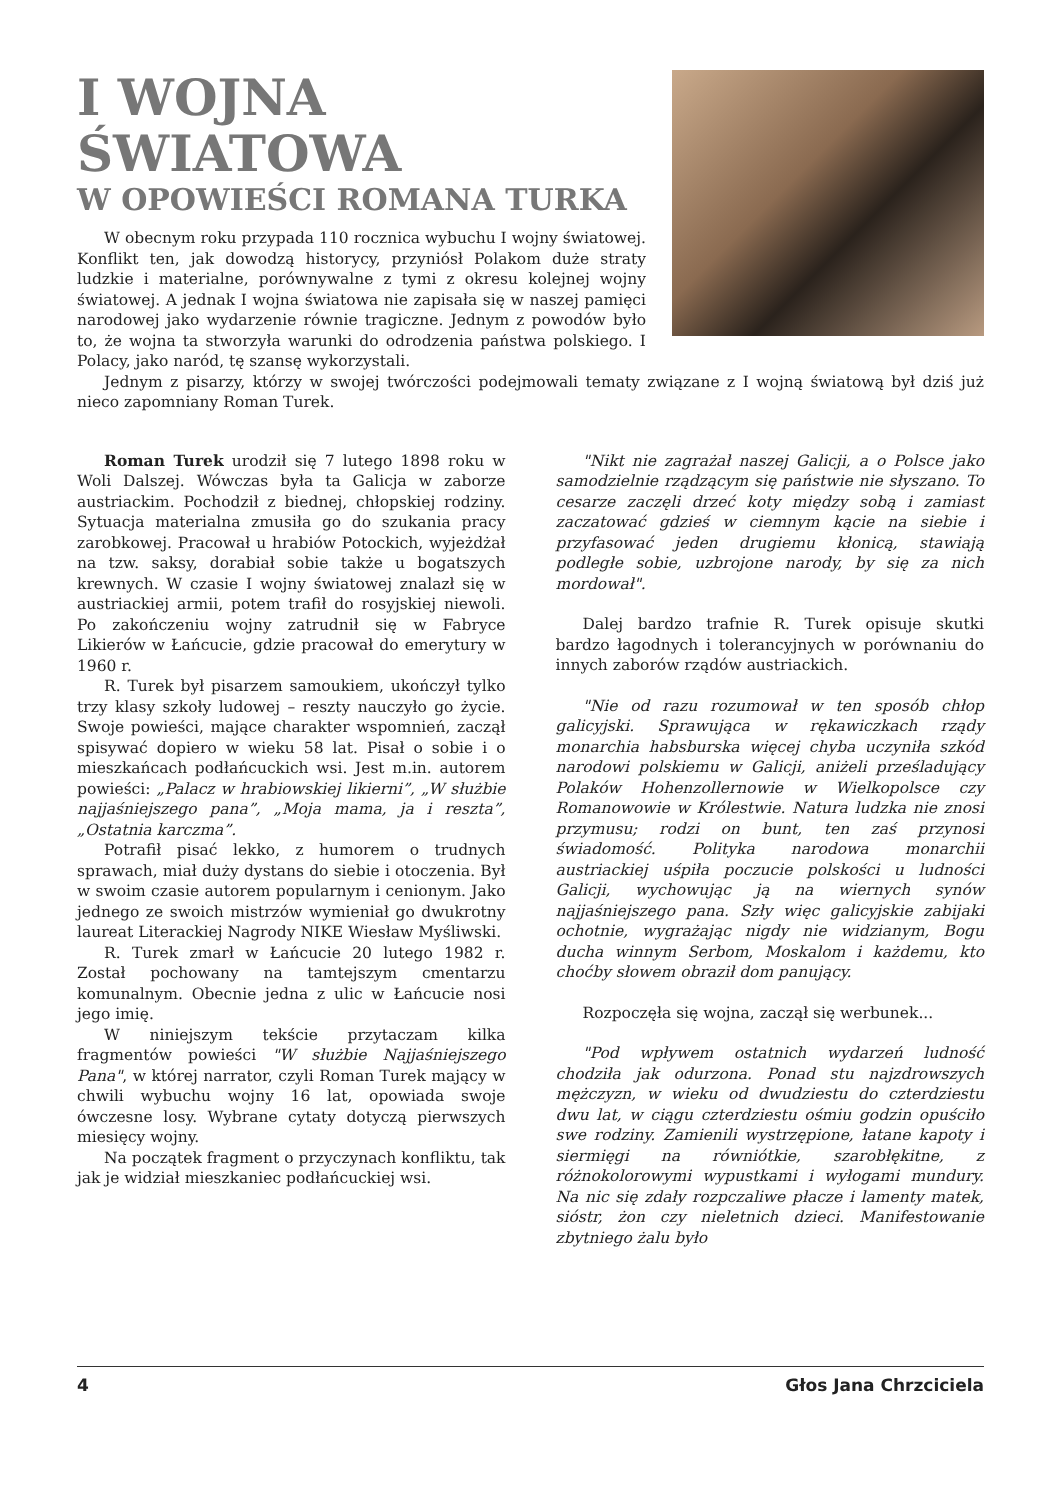I WOJNA ŚWIATOWA
W OPOWIEŚCI ROMANA TURKA
W obecnym roku przypada 110 rocznica wybuchu I wojny światowej. Konflikt ten, jak dowodzą historycy, przyniósł Polakom duże straty ludzkie i materialne, porównywalne z tymi z okresu kolejnej wojny światowej. A jednak I wojna światowa nie zapisała się w naszej pamięci narodowej jako wydarzenie równie tragiczne. Jednym z powodów było to, że wojna ta stworzyła warunki do odrodzenia państwa polskiego. I Polacy, jako naród, tę szansę wykorzystali.
Jednym z pisarzy, którzy w swojej twórczości podejmowali tematy związane z I wojną światową był dziś już nieco zapomniany Roman Turek.
Roman Turek urodził się 7 lutego 1898 roku w Woli Dalszej. Wówczas była ta Galicja w zaborze austriackim. Pochodził z biednej, chłopskiej rodziny. Sytuacja materialna zmusiła go do szukania pracy zarobkowej. Pracował u hrabiów Potockich, wyjeżdżał na tzw. saksy, dorabiał sobie także u bogatszych krewnych. W czasie I wojny światowej znalazł się w austriackiej armii, potem trafił do rosyjskiej niewoli. Po zakończeniu wojny zatrudnił się w Fabryce Likierów w Łańcucie, gdzie pracował do emerytury w 1960 r.
R. Turek był pisarzem samoukiem, ukończył tylko trzy klasy szkoły ludowej – reszty nauczyło go życie. Swoje powieści, mające charakter wspomnień, zaczął spisywać dopiero w wieku 58 lat. Pisał o sobie i o mieszkańcach podłańcuckich wsi. Jest m.in. autorem powieści: „Palacz w hrabiowskiej likierni”, „W służbie najjaśniejszego pana”, „Moja mama, ja i reszta”, „Ostatnia karczma”.
Potrafił pisać lekko, z humorem o trudnych sprawach, miał duży dystans do siebie i otoczenia. Był w swoim czasie autorem popularnym i cenionym. Jako jednego ze swoich mistrzów wymieniał go dwukrotny laureat Literackiej Nagrody NIKE Wiesław Myśliwski.
R. Turek zmarł w Łańcucie 20 lutego 1982 r. Został pochowany na tamtejszym cmentarzu komunalnym. Obecnie jedna z ulic w Łańcucie nosi jego imię.
W niniejszym tekście przytaczam kilka fragmentów powieści "W służbie Najjaśniejszego Pana", w której narrator, czyli Roman Turek mający w chwili wybuchu wojny 16 lat, opowiada swoje ówczesne losy. Wybrane cytaty dotyczą pierwszych miesięcy wojny.
Na początek fragment o przyczynach konfliktu, tak jak je widział mieszkaniec podłańcuckiej wsi.
"Nikt nie zagrażał naszej Galicji, a o Polsce jako samodzielnie rządzącym się państwie nie słyszano. To cesarze zaczęli drzeć koty między sobą i zamiast zaczatować gdzieś w ciemnym kącie na siebie i przyfasować jeden drugiemu kłonicą, stawiają podległe sobie, uzbrojone narody, by się za nich mordował".
Dalej bardzo trafnie R. Turek opisuje skutki bardzo łagodnych i tolerancyjnych w porównaniu do innych zaborów rządów austriackich.
"Nie od razu rozumował w ten sposób chłop galicyjski. Sprawująca w rękawiczkach rządy monarchia habsburska więcej chyba uczyniła szkód narodowi polskiemu w Galicji, aniżeli prześladujący Polaków Hohenzollernowie w Wielkopolsce czy Romanowowie w Królestwie. Natura ludzka nie znosi przymusu; rodzi on bunt, ten zaś przynosi świadomość. Polityka narodowa monarchii austriackiej uśpiła poczucie polskości u ludności Galicji, wychowując ją na wiernych synów najjaśniejszego pana. Szły więc galicyjskie zabijaki ochotnie, wygrażając nigdy nie widzianym, Bogu ducha winnym Serbom, Moskalom i każdemu, kto choćby słowem obraził dom panujący.
Rozpoczęła się wojna, zaczął się werbunek...
"Pod wpływem ostatnich wydarzeń ludność chodziła jak odurzona. Ponad stu najzdrowszych mężczyzn, w wieku od dwudziestu do czterdziestu dwu lat, w ciągu czterdziestu ośmiu godzin opuściło swe rodziny. Zamienili wystrzępione, łatane kapoty i siermięgi na równiótkie, szarobłękitne, z różnokolorowymi wypustkami i wyłogami mundury. Na nic się zdały rozpczaliwe płacze i lamenty matek, sióstr, żon czy nieletnich dzieci. Manifestowanie zbytniego żalu było
4 Głos Jana Chrzciciela